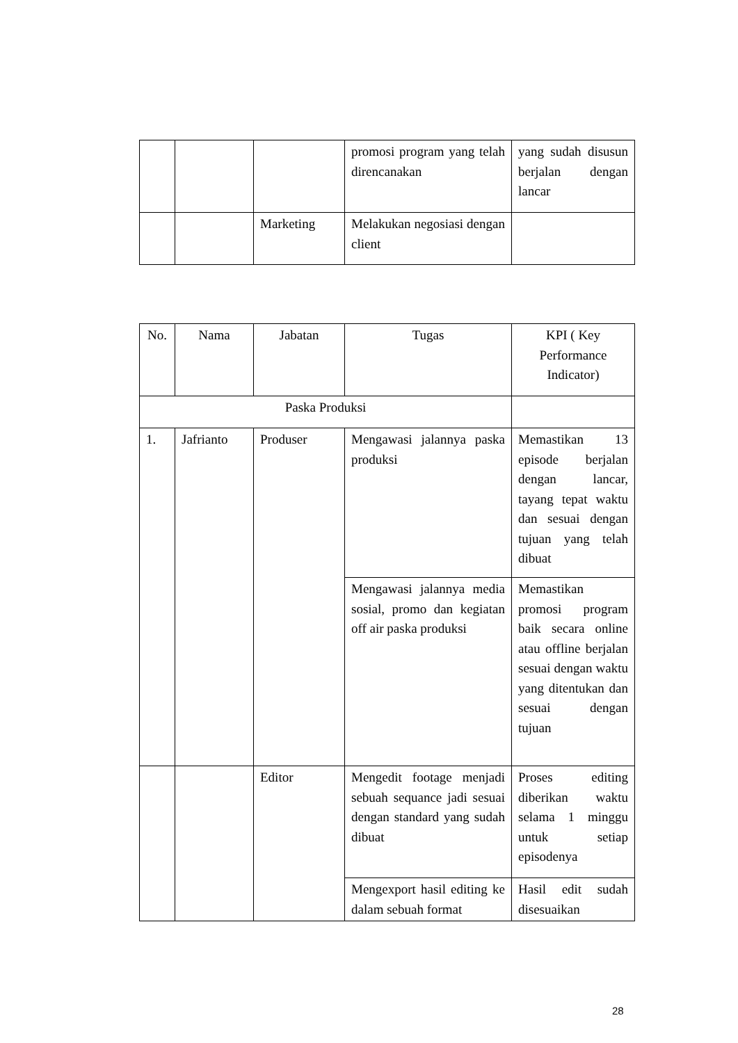| | | | promosi program yang telah direncanakan | yang sudah disusun berjalan dengan lancar |
| | | Marketing | Melakukan negosiasi dengan client | |
| No. | Nama | Jabatan | Tugas | KPI ( Key Performance Indicator) |
| --- | --- | --- | --- | --- |
| Paska Produksi | | | | |
| 1. | Jafrianto | Produser | Mengawasi jalannya paska produksi | Memastikan 13 episode berjalan dengan lancar, tayang tepat waktu dan sesuai dengan tujuan yang telah dibuat |
| | | | Mengawasi jalannya media sosial, promo dan kegiatan off air paska produksi | Memastikan promosi program baik secara online atau offline berjalan sesuai dengan waktu yang ditentukan dan sesuai dengan tujuan |
| | | Editor | Mengedit footage menjadi sebuah sequance jadi sesuai dengan standard yang sudah dibuat | Proses editing diberikan waktu selama 1 minggu untuk setiap episodenya |
| | | | Mengexport hasil editing ke dalam sebuah format | Hasil edit sudah disesuaikan |
28